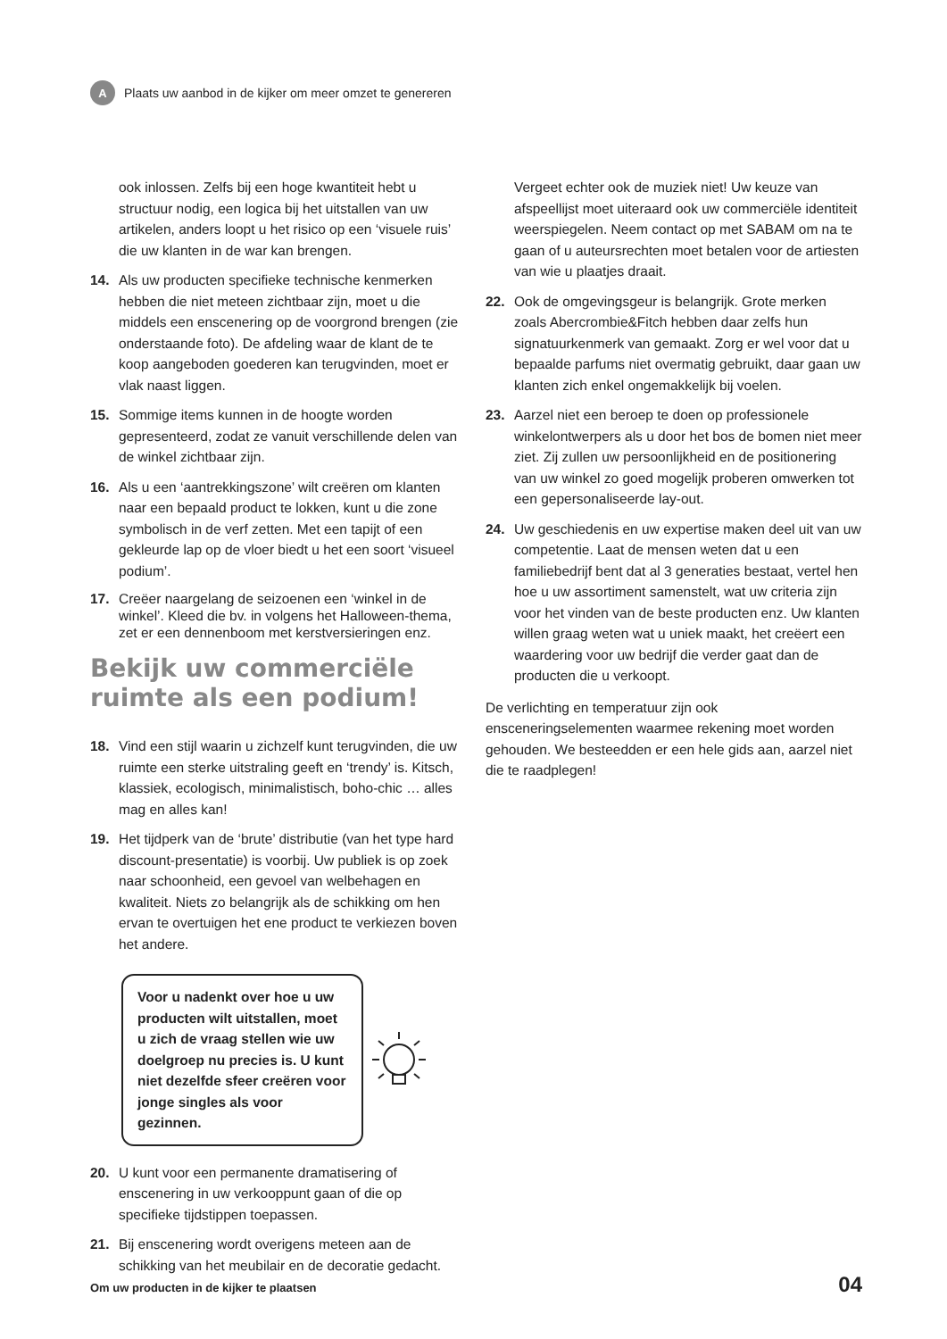A
Plaats uw aanbod in de kijker om meer omzet te genereren
ook inlossen. Zelfs bij een hoge kwantiteit hebt u structuur nodig, een logica bij het uitstallen van uw artikelen, anders loopt u het risico op een ‘visuele ruis’ die uw klanten in de war kan brengen.
14. Als uw producten specifieke technische kenmerken hebben die niet meteen zichtbaar zijn, moet u die middels een enscenering op de voorgrond brengen (zie onderstaande foto). De afdeling waar de klant de te koop aangeboden goederen kan terugvinden, moet er vlak naast liggen.
15. Sommige items kunnen in de hoogte worden gepresenteerd, zodat ze vanuit verschillende delen van de winkel zichtbaar zijn.
16. Als u een ‘aantrekkingszone’ wilt creëren om klanten naar een bepaald product te lokken, kunt u die zone symbolisch in de verf zetten. Met een tapijt of een gekleurde lap op de vloer biedt u het een soort ‘visueel podium’.
17. Creëer naargelang de seizoenen een ‘winkel in de winkel’. Kleed die bv. in volgens het Halloween-thema, zet er een dennenboom met kerstversieringen enz.
Bekijk uw commerciële ruimte als een podium!
18. Vind een stijl waarin u zichzelf kunt terugvinden, die uw ruimte een sterke uitstraling geeft en ‘trendy’ is. Kitsch, klassiek, ecologisch, minimalistisch, boho-chic … alles mag en alles kan!
19. Het tijdperk van de ‘brute’ distributie (van het type hard discount-presentatie) is voorbij. Uw publiek is op zoek naar schoonheid, een gevoel van welbehagen en kwaliteit. Niets zo belangrijk als de schikking om hen ervan te overtuigen het ene product te verkiezen boven het andere.
Voor u nadenkt over hoe u uw producten wilt uitstallen, moet u zich de vraag stellen wie uw doelgroep nu precies is. U kunt niet dezelfde sfeer creëren voor jonge singles als voor gezinnen.
20. U kunt voor een permanente dramatisering of enscenering in uw verkooppunt gaan of die op specifieke tijdstippen toepassen.
21. Bij enscenering wordt overigens meteen aan de schikking van het meubilair en de decoratie gedacht.
Vergeet echter ook de muziek niet! Uw keuze van afspeellijst moet uiteraard ook uw commerciële identiteit weerspiegelen. Neem contact op met SABAM om na te gaan of u auteursrechten moet betalen voor de artiesten van wie u plaatjes draait.
22. Ook de omgevingsgeur is belangrijk. Grote merken zoals Abercrombie&Fitch hebben daar zelfs hun signatuurkenmerk van gemaakt. Zorg er wel voor dat u bepaalde parfums niet overmatig gebruikt, daar gaan uw klanten zich enkel ongemakkelijk bij voelen.
23. Aarzel niet een beroep te doen op professionele winkelontwerpers als u door het bos de bomen niet meer ziet. Zij zullen uw persoonlijkheid en de positionering van uw winkel zo goed mogelijk proberen omwerken tot een gepersonaliseerde lay-out.
24. Uw geschiedenis en uw expertise maken deel uit van uw competentie. Laat de mensen weten dat u een familiebedrijf bent dat al 3 generaties bestaat, vertel hen hoe u uw assortiment samenstelt, wat uw criteria zijn voor het vinden van de beste producten enz. Uw klanten willen graag weten wat u uniek maakt, het creëert een waardering voor uw bedrijf die verder gaat dan de producten die u verkoopt.
De verlichting en temperatuur zijn ook ensceneringselementen waarmee rekening moet worden gehouden. We besteedden er een hele gids aan, aarzel niet die te raadplegen!
Om uw producten in de kijker te plaatsen 04